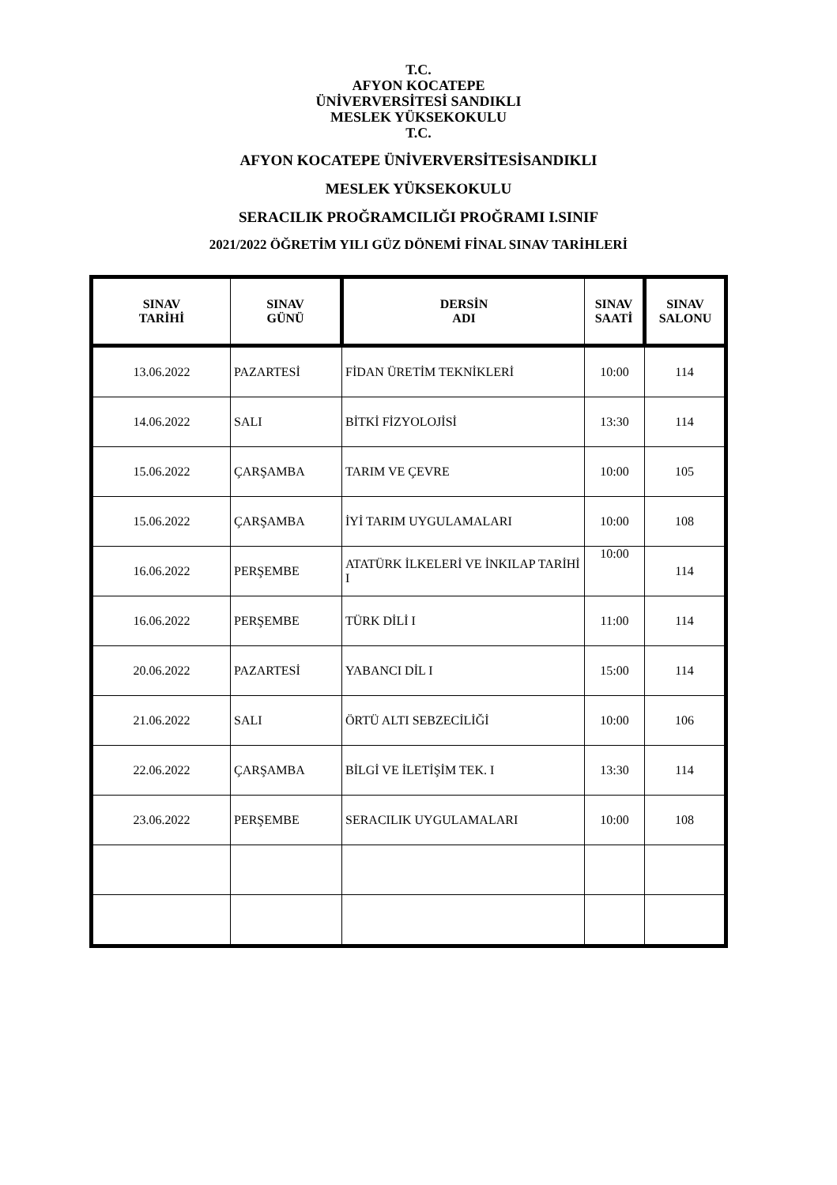T.C.
AFYON KOCATEPE
ÜNİVERVERSİTESİ SANDIKLI
MESLEK YÜKSEKOKULU
T.C.
AFYON KOCATEPE ÜNİVERVERSİTESİSANDIKLI
MESLEK YÜKSEKOKULU
SERACILIK PROĞRAMCILIĞI PROĞRAMI I.SINIF
2021/2022 ÖĞRETİM YILI GÜZ DÖNEMİ FİNAL SINAV TARİHLERİ
| SINAV TARİHİ | SINAV GÜNÜ | DERSİN ADI | SINAV SAATİ | SINAV SALONU |
| --- | --- | --- | --- | --- |
| 13.06.2022 | PAZARTESİ | FİDAN ÜRETİM TEKNİKLERİ | 10:00 | 114 |
| 14.06.2022 | SALI | BİTKİ FİZYOLOJİSİ | 13:30 | 114 |
| 15.06.2022 | ÇARŞAMBA | TARIM VE ÇEVRE | 10:00 | 105 |
| 15.06.2022 | ÇARŞAMBA | İYİ TARIM UYGULAMALARI | 10:00 | 108 |
| 16.06.2022 | PERŞEMBE | ATATÜRK İLKELERİ VE İNKILAP TARİHİ I | 10:00 | 114 |
| 16.06.2022 | PERŞEMBE | TÜRK DİLİ I | 11:00 | 114 |
| 20.06.2022 | PAZARTESİ | YABANCI DİL I | 15:00 | 114 |
| 21.06.2022 | SALI | ÖRTÜ ALTI SEBZECİLİĞİ | 10:00 | 106 |
| 22.06.2022 | ÇARŞAMBA | BİLGİ VE İLETİŞİM TEK. I | 13:30 | 114 |
| 23.06.2022 | PERŞEMBE | SERACILIK UYGULAMALARI | 10:00 | 108 |